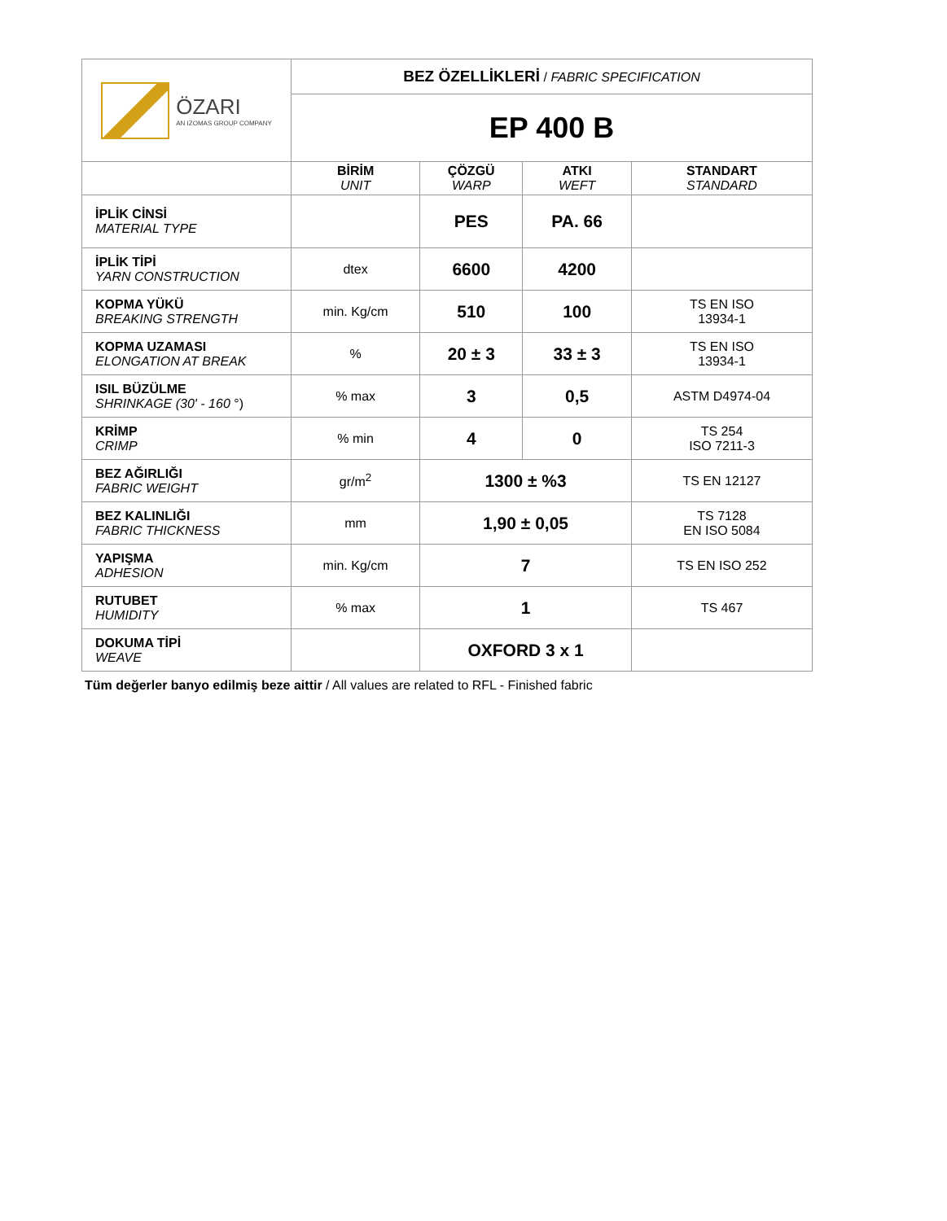| ÖZARI AN IZOMAS GROUP COMPANY | BEZ ÖZELLİKLERİ / FABRIC SPECIFICATION | | | |
| | EP 400 B | | | |
| | BİRİM UNIT | ÇÖZGÜ WARP | ATKI WEFT | STANDART STANDARD |
| İPLİK CİNSİ MATERIAL TYPE | | PES | PA. 66 | |
| İPLİK TİPİ YARN CONSTRUCTION | dtex | 6600 | 4200 | |
| KOPMA YÜKÜ BREAKING STRENGTH | min. Kg/cm | 510 | 100 | TS EN ISO 13934-1 |
| KOPMA UZAMASI ELONGATION AT BREAK | % | 20 ± 3 | 33 ± 3 | TS EN ISO 13934-1 |
| ISIL BÜZÜLME SHRINKAGE (30' - 160 °) | % max | 3 | 0,5 | ASTM D4974-04 |
| KRİMP CRIMP | % min | 4 | 0 | TS 254 ISO 7211-3 |
| BEZ AĞIRLIĞI FABRIC WEIGHT | gr/m<sup>2</sup> | 1300 ± %3 | | TS EN 12127 |
| BEZ KALINLIĞI FABRIC THICKNESS | mm | 1,90 ± 0,05 | | TS 7128 EN ISO 5084 |
| YAPIŞMA ADHESION | min. Kg/cm | 7 | | TS EN ISO 252 |
| RUTUBET HUMIDITY | % max | 1 | | TS 467 |
| DOKUMA TİPİ WEAVE | | OXFORD 3 x 1 | | |
Tüm değerler banyo edilmiş beze aittir / All values are related to RFL - Finished fabric